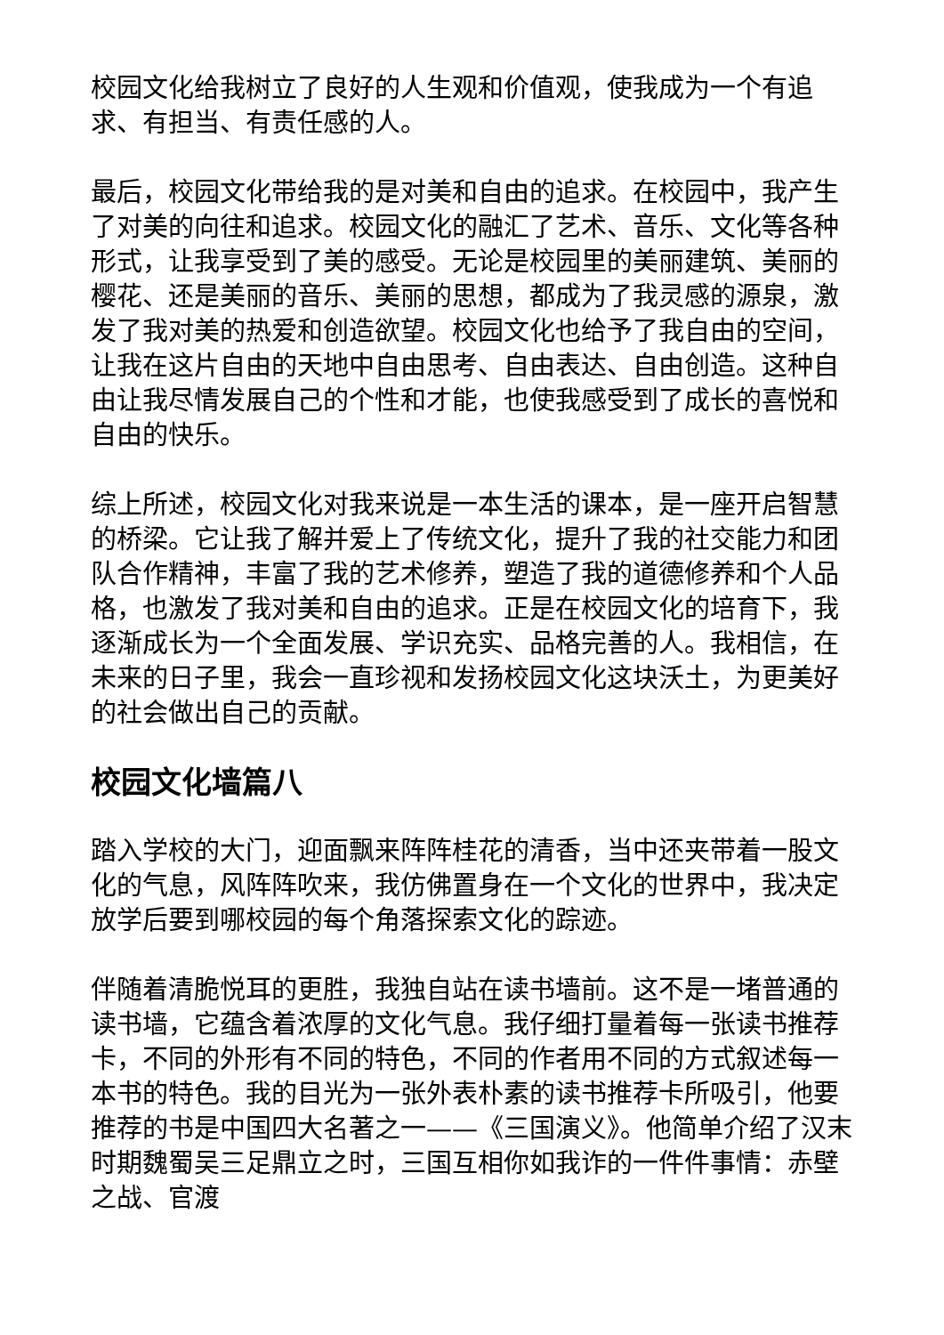校园文化给我树立了良好的人生观和价值观，使我成为一个有追求、有担当、有责任感的人。
最后，校园文化带给我的是对美和自由的追求。在校园中，我产生了对美的向往和追求。校园文化的融汇了艺术、音乐、文化等各种形式，让我享受到了美的感受。无论是校园里的美丽建筑、美丽的樱花、还是美丽的音乐、美丽的思想，都成为了我灵感的源泉，激发了我对美的热爱和创造欲望。校园文化也给予了我自由的空间，让我在这片自由的天地中自由思考、自由表达、自由创造。这种自由让我尽情发展自己的个性和才能，也使我感受到了成长的喜悦和自由的快乐。
综上所述，校园文化对我来说是一本生活的课本，是一座开启智慧的桥梁。它让我了解并爱上了传统文化，提升了我的社交能力和团队合作精神，丰富了我的艺术修养，塑造了我的道德修养和个人品格，也激发了我对美和自由的追求。正是在校园文化的培育下，我逐渐成长为一个全面发展、学识充实、品格完善的人。我相信，在未来的日子里，我会一直珍视和发扬校园文化这块沃土，为更美好的社会做出自己的贡献。
校园文化墙篇八
踏入学校的大门，迎面飘来阵阵桂花的清香，当中还夹带着一股文化的气息，风阵阵吹来，我仿佛置身在一个文化的世界中，我决定放学后要到哪校园的每个角落探索文化的踪迹。
伴随着清脆悦耳的更胜，我独自站在读书墙前。这不是一堵普通的读书墙，它蕴含着浓厚的文化气息。我仔细打量着每一张读书推荐卡，不同的外形有不同的特色，不同的作者用不同的方式叙述每一本书的特色。我的目光为一张外表朴素的读书推荐卡所吸引，他要推荐的书是中国四大名著之一——《三国演义》。他简单介绍了汉末时期魏蜀吴三足鼎立之时，三国互相你如我诈的一件件事情：赤壁之战、官渡